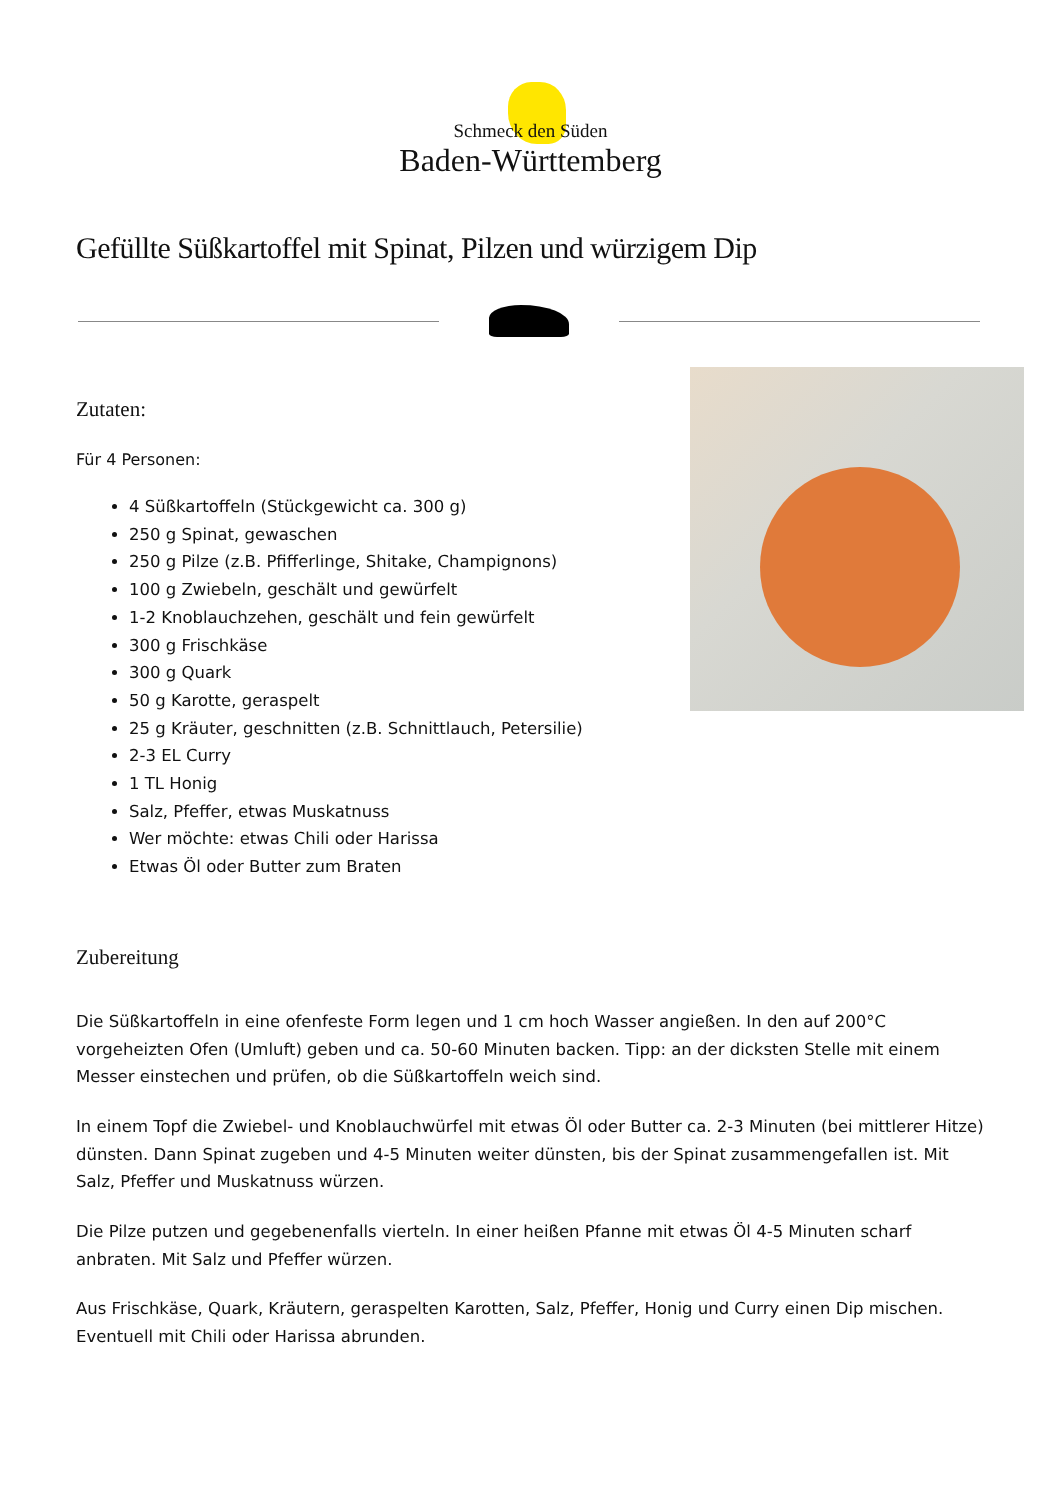Schmeck den Süden
Baden-Württemberg
Gefüllte Süßkartoffel mit Spinat, Pilzen und würzigem Dip
Zutaten:
Für 4 Personen:
4 Süßkartoffeln (Stückgewicht ca. 300 g)
250 g Spinat, gewaschen
250 g Pilze (z.B. Pfifferlinge, Shitake, Champignons)
100 g Zwiebeln, geschält und gewürfelt
1-2 Knoblauchzehen, geschält und fein gewürfelt
300 g Frischkäse
300 g Quark
50 g Karotte, geraspelt
25 g Kräuter, geschnitten (z.B. Schnittlauch, Petersilie)
2-3 EL Curry
1 TL Honig
Salz, Pfeffer, etwas Muskatnuss
Wer möchte: etwas Chili oder Harissa
Etwas Öl oder Butter zum Braten
Zubereitung
Die Süßkartoffeln in eine ofenfeste Form legen und 1 cm hoch Wasser angießen. In den auf 200°C vorgeheizten Ofen (Umluft) geben und ca. 50-60 Minuten backen. Tipp: an der dicksten Stelle mit einem Messer einstechen und prüfen, ob die Süßkartoffeln weich sind.
In einem Topf die Zwiebel- und Knoblauchwürfel mit etwas Öl oder Butter ca. 2-3 Minuten (bei mittlerer Hitze) dünsten. Dann Spinat zugeben und 4-5 Minuten weiter dünsten, bis der Spinat zusammengefallen ist. Mit Salz, Pfeffer und Muskatnuss würzen.
Die Pilze putzen und gegebenenfalls vierteln. In einer heißen Pfanne mit etwas Öl 4-5 Minuten scharf anbraten. Mit Salz und Pfeffer würzen.
Aus Frischkäse, Quark, Kräutern, geraspelten Karotten, Salz, Pfeffer, Honig und Curry einen Dip mischen. Eventuell mit Chili oder Harissa abrunden.